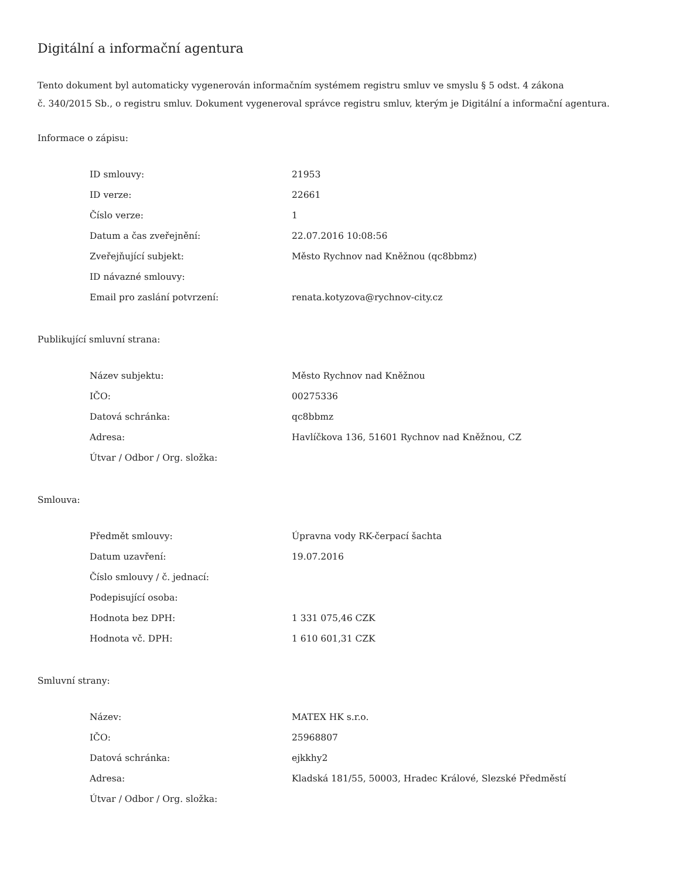Digitální a informační agentura
Tento dokument byl automaticky vygenerován informačním systémem registru smluv ve smyslu § 5 odst. 4 zákona
č. 340/2015 Sb., o registru smluv. Dokument vygeneroval správce registru smluv, kterým je Digitální a informační agentura.
Informace o zápisu:
| ID smlouvy: | 21953 |
| ID verze: | 22661 |
| Číslo verze: | 1 |
| Datum a čas zveřejnění: | 22.07.2016 10:08:56 |
| Zveřejňující subjekt: | Město Rychnov nad Kněžnou (qc8bbmz) |
| ID návazné smlouvy: | |
| Email pro zaslání potvrzení: | renata.kotyzova@rychnov-city.cz |
Publikující smluvní strana:
| Název subjektu: | Město Rychnov nad Kněžnou |
| IČO: | 00275336 |
| Datová schránka: | qc8bbmz |
| Adresa: | Havlíčkova 136, 51601 Rychnov nad Kněžnou, CZ |
| Útvar / Odbor / Org. složka: | |
Smlouva:
| Předmět smlouvy: | Úpravna vody RK-čerpací šachta |
| Datum uzavření: | 19.07.2016 |
| Číslo smlouvy / č. jednací: | |
| Podepisující osoba: | |
| Hodnota bez DPH: | 1 331 075,46 CZK |
| Hodnota vč. DPH: | 1 610 601,31 CZK |
Smluvní strany:
| Název: | MATEX HK s.r.o. |
| IČO: | 25968807 |
| Datová schránka: | ejkkhy2 |
| Adresa: | Kladská 181/55, 50003, Hradec Králové, Slezské Předměstí |
| Útvar / Odbor / Org. složka: | |